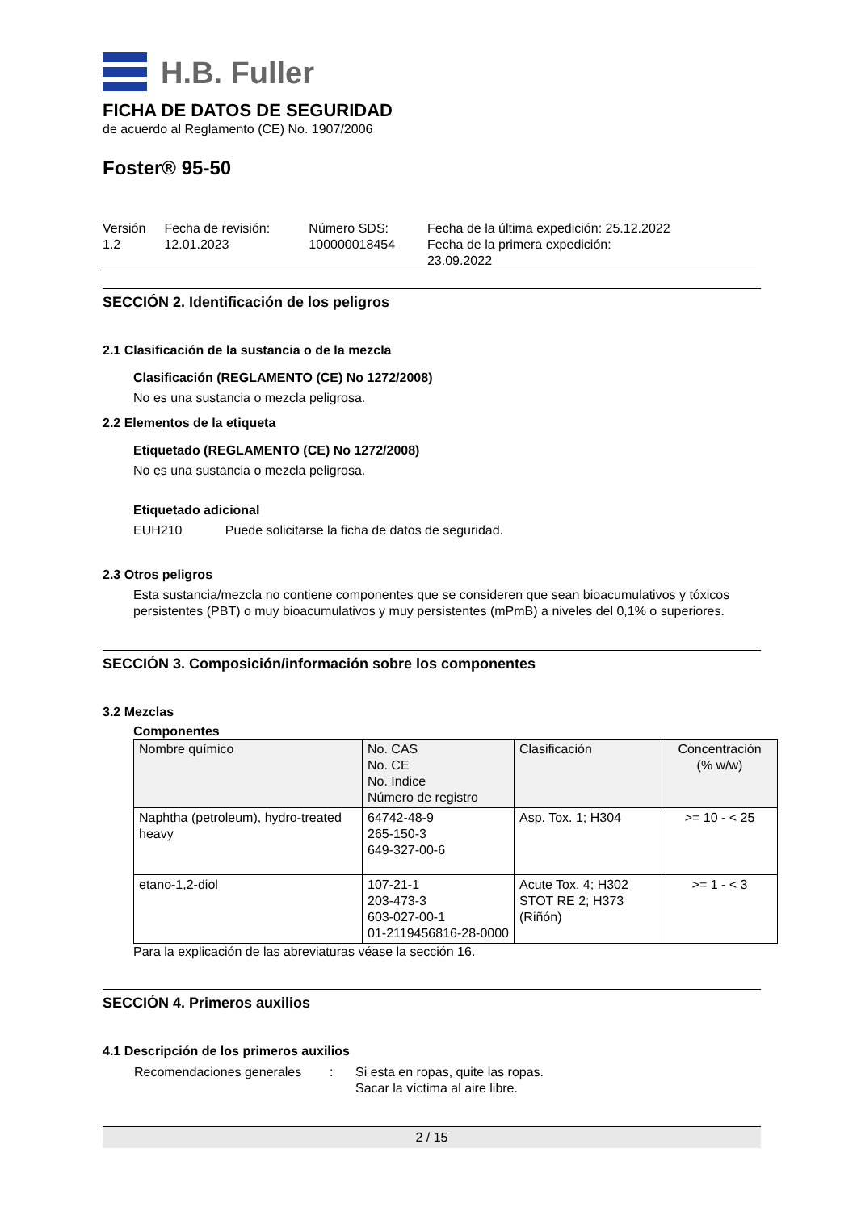H.B. Fuller
FICHA DE DATOS DE SEGURIDAD
de acuerdo al Reglamento (CE) No. 1907/2006
Foster® 95-50
| Versión 1.2 | Fecha de revisión: 12.01.2023 | Número SDS: 100000018454 | Fecha de la última expedición: 25.12.2022 Fecha de la primera expedición: 23.09.2022 |
SECCIÓN 2. Identificación de los peligros
2.1 Clasificación de la sustancia o de la mezcla
Clasificación (REGLAMENTO (CE) No 1272/2008)
No es una sustancia o mezcla peligrosa.
2.2 Elementos de la etiqueta
Etiquetado (REGLAMENTO (CE) No 1272/2008)
No es una sustancia o mezcla peligrosa.
Etiquetado adicional
EUH210 Puede solicitarse la ficha de datos de seguridad.
2.3 Otros peligros
Esta sustancia/mezcla no contiene componentes que se consideren que sean bioacumulativos y tóxicos persistentes (PBT) o muy bioacumulativos y muy persistentes (mPmB) a niveles del 0,1% o superiores.
SECCIÓN 3. Composición/información sobre los componentes
3.2 Mezclas
Componentes
| Nombre químico | No. CAS No. CE No. Indice Número de registro | Clasificación | Concentración (% w/w) |
| --- | --- | --- | --- |
| Naphtha (petroleum), hydro-treated heavy | 64742-48-9 265-150-3 649-327-00-6 | Asp. Tox. 1; H304 | >= 10 - < 25 |
| etano-1,2-diol | 107-21-1 203-473-3 603-027-00-1 01-2119456816-28-0000 | Acute Tox. 4; H302 STOT RE 2; H373 (Riñón) | >= 1 - < 3 |
Para la explicación de las abreviaturas véase la sección 16.
SECCIÓN 4. Primeros auxilios
4.1 Descripción de los primeros auxilios
| Recomendaciones generales | : | Si esta en ropas, quite las ropas. Sacar la víctima al aire libre. |
2 / 15